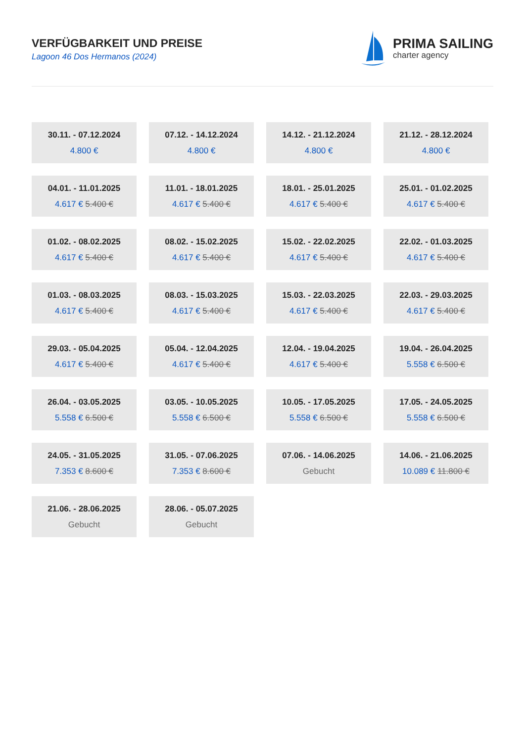VERFÜGBARKEIT UND PREISE
Lagoon 46 Dos Hermanos (2024)
PRIMA SAILING
charter agency
30.11. - 07.12.2024
4.800 €
07.12. - 14.12.2024
4.800 €
14.12. - 21.12.2024
4.800 €
21.12. - 28.12.2024
4.800 €
04.01. - 11.01.2025
4.617 € 5.400 €
11.01. - 18.01.2025
4.617 € 5.400 €
18.01. - 25.01.2025
4.617 € 5.400 €
25.01. - 01.02.2025
4.617 € 5.400 €
01.02. - 08.02.2025
4.617 € 5.400 €
08.02. - 15.02.2025
4.617 € 5.400 €
15.02. - 22.02.2025
4.617 € 5.400 €
22.02. - 01.03.2025
4.617 € 5.400 €
01.03. - 08.03.2025
4.617 € 5.400 €
08.03. - 15.03.2025
4.617 € 5.400 €
15.03. - 22.03.2025
4.617 € 5.400 €
22.03. - 29.03.2025
4.617 € 5.400 €
29.03. - 05.04.2025
4.617 € 5.400 €
05.04. - 12.04.2025
4.617 € 5.400 €
12.04. - 19.04.2025
4.617 € 5.400 €
19.04. - 26.04.2025
5.558 € 6.500 €
26.04. - 03.05.2025
5.558 € 6.500 €
03.05. - 10.05.2025
5.558 € 6.500 €
10.05. - 17.05.2025
5.558 € 6.500 €
17.05. - 24.05.2025
5.558 € 6.500 €
24.05. - 31.05.2025
7.353 € 8.600 €
31.05. - 07.06.2025
7.353 € 8.600 €
07.06. - 14.06.2025
Gebucht
14.06. - 21.06.2025
10.089 € 11.800 €
21.06. - 28.06.2025
Gebucht
28.06. - 05.07.2025
Gebucht